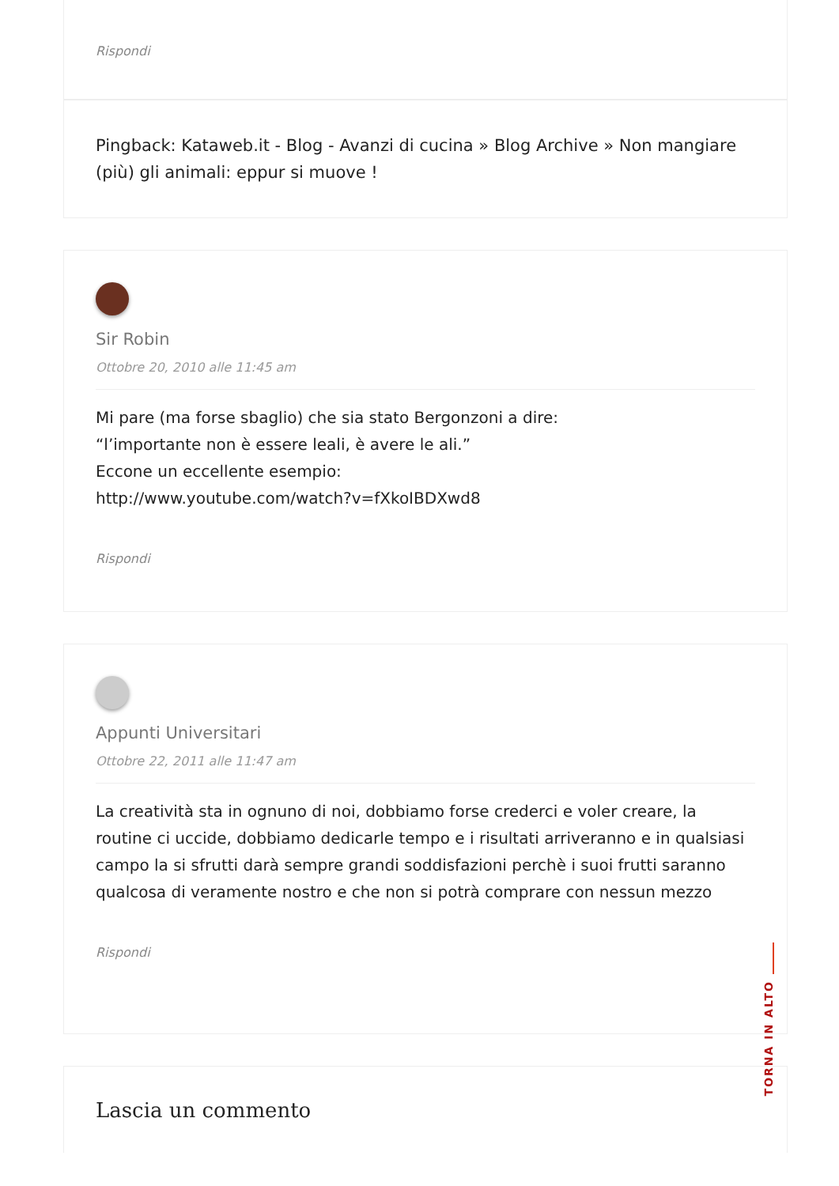Rispondi
Pingback: Kataweb.it - Blog - Avanzi di cucina » Blog Archive » Non mangiare (più) gli animali: eppur si muove !
Sir Robin
Ottobre 20, 2010 alle 11:45 am
Mi pare (ma forse sbaglio) che sia stato Bergonzoni a dire:
“l’importante non è essere leali, è avere le ali.”
Eccone un eccellente esempio:
http://www.youtube.com/watch?v=fXkoIBDXwd8
Rispondi
Appunti Universitari
Ottobre 22, 2011 alle 11:47 am
La creatività sta in ognuno di noi, dobbiamo forse crederci e voler creare, la routine ci uccide, dobbiamo dedicarle tempo e i risultati arriveranno e in qualsiasi campo la si sfrutti darà sempre grandi soddisfazioni perchè i suoi frutti saranno qualcosa di veramente nostro e che non si potrà comprare con nessun mezzo
Rispondi
Lascia un commento
TORNA IN ALTO